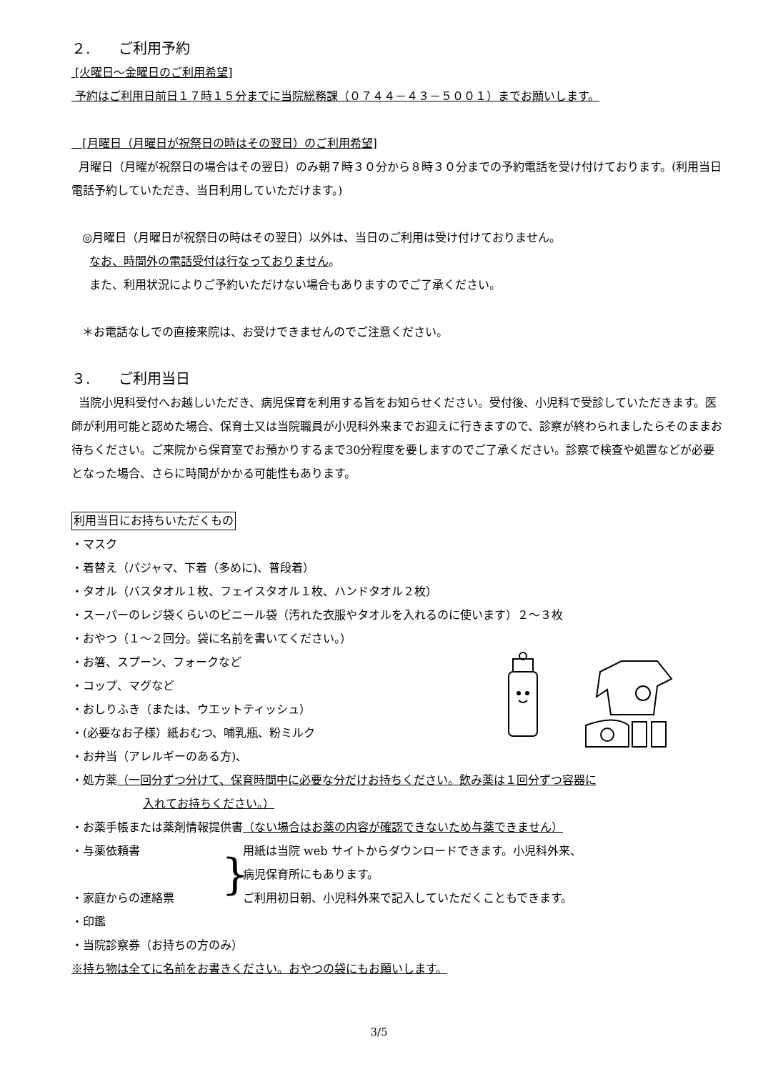２.　　ご利用予約
[火曜日～金曜日のご利用希望]
予約はご利用日前日１７時１５分までに当院総務課（０７４４－４３－５００１）までお願いします。
[月曜日（月曜日が祝祭日の時はその翌日）のご利用希望]
月曜日（月曜が祝祭日の場合はその翌日）のみ朝７時３０分から８時３０分までの予約電話を受け付けております。(利用当日電話予約していただき、当日利用していただけます。)
◎月曜日（月曜日が祝祭日の時はその翌日）以外は、当日のご利用は受け付けておりません。
なお、時間外の電話受付は行なっておりません。
また、利用状況によりご予約いただけない場合もありますのでご了承ください。
＊お電話なしでの直接来院は、お受けできませんのでご注意ください。
３.　　ご利用当日
当院小児科受付へお越しいただき、病児保育を利用する旨をお知らせください。受付後、小児科で受診していただきます。医師が利用可能と認めた場合、保育士又は当院職員が小児科外来までお迎えに行きますので、診察が終わられましたらそのままお待ちください。ご来院から保育室でお預かりするまで30分程度を要しますのでご了承ください。診察で検査や処置などが必要となった場合、さらに時間がかかる可能性もあります。
利用当日にお持ちいただくもの
・マスク
・着替え（パジャマ、下着（多めに)、普段着）
・タオル（バスタオル１枚、フェイスタオル１枚、ハンドタオル２枚）
・スーパーのレジ袋くらいのビニール袋（汚れた衣服やタオルを入れるのに使います）２～３枚
・おやつ（１～２回分。袋に名前を書いてください。）
・お箸、スプーン、フォークなど
・コップ、マグなど
・おしりふき（または、ウエットティッシュ）
・(必要なお子様）紙おむつ、哺乳瓶、粉ミルク
・お弁当（アレルギーのある方)、
・処方薬（一回分ずつ分けて、保育時間中に必要な分だけお持ちください。飲み薬は１回分ずつ容器に
入れてお持ちください。）
・お薬手帳または薬剤情報提供書（ない場合はお薬の内容が確認できないため与薬できません）
・与薬依頼書
・家庭からの連絡票
}
用紙は当院 web サイトからダウンロードできます。小児科外来、
病児保育所にもあります。
ご利用初日朝、小児科外来で記入していただくこともできます。
・印鑑
・当院診察券（お持ちの方のみ）
※持ち物は全てに名前をお書きください。おやつの袋にもお願いします。
3/5